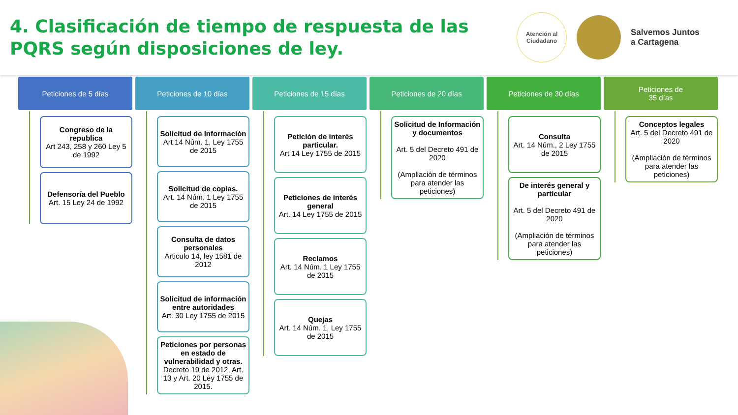4. Clasificación de tiempo de respuesta de las PQRS según disposiciones de ley.
Atención al
Ciudadano
Salvemos Juntos
a Cartagena
Peticiones de 5 días
Congreso de la republica
Art 243, 258 y 260 Ley 5 de 1992
Defensoría del Pueblo
Art. 15 Ley 24 de 1992
Peticiones de 10 días
Solicitud de Información
Art 14 Núm. 1, Ley 1755 de 2015
Solicitud de copias.
Art. 14 Núm. 1 Ley 1755 de 2015
Consulta de datos personales
Articulo 14, ley 1581 de 2012
Solicitud de información entre autoridades
Art. 30 Ley 1755 de 2015
Peticiones por personas en estado de vulnerabilidad y otras.
Decreto 19 de 2012, Art. 13 y Art. 20 Ley 1755 de 2015.
Peticiones de 15 días
Petición de interés particular.
Art 14 Ley 1755 de 2015
Peticiones de interés general
Art. 14 Ley 1755 de 2015
Reclamos
Art. 14 Núm. 1 Ley 1755 de 2015
Quejas
Art. 14 Núm. 1, Ley 1755 de 2015
Peticiones de 20 días
Solicitud de Información y documentos
Art. 5 del Decreto 491 de 2020
(Ampliación de términos para atender las peticiones)
Peticiones de 30 días
Consulta
Art. 14 Núm., 2 Ley 1755 de 2015
De interés general y particular
Art. 5 del Decreto 491 de 2020
(Ampliación de términos para atender las peticiones)
Peticiones de
35 días
Conceptos legales
Art. 5 del Decreto 491 de 2020
(Ampliación de términos para atender las peticiones)